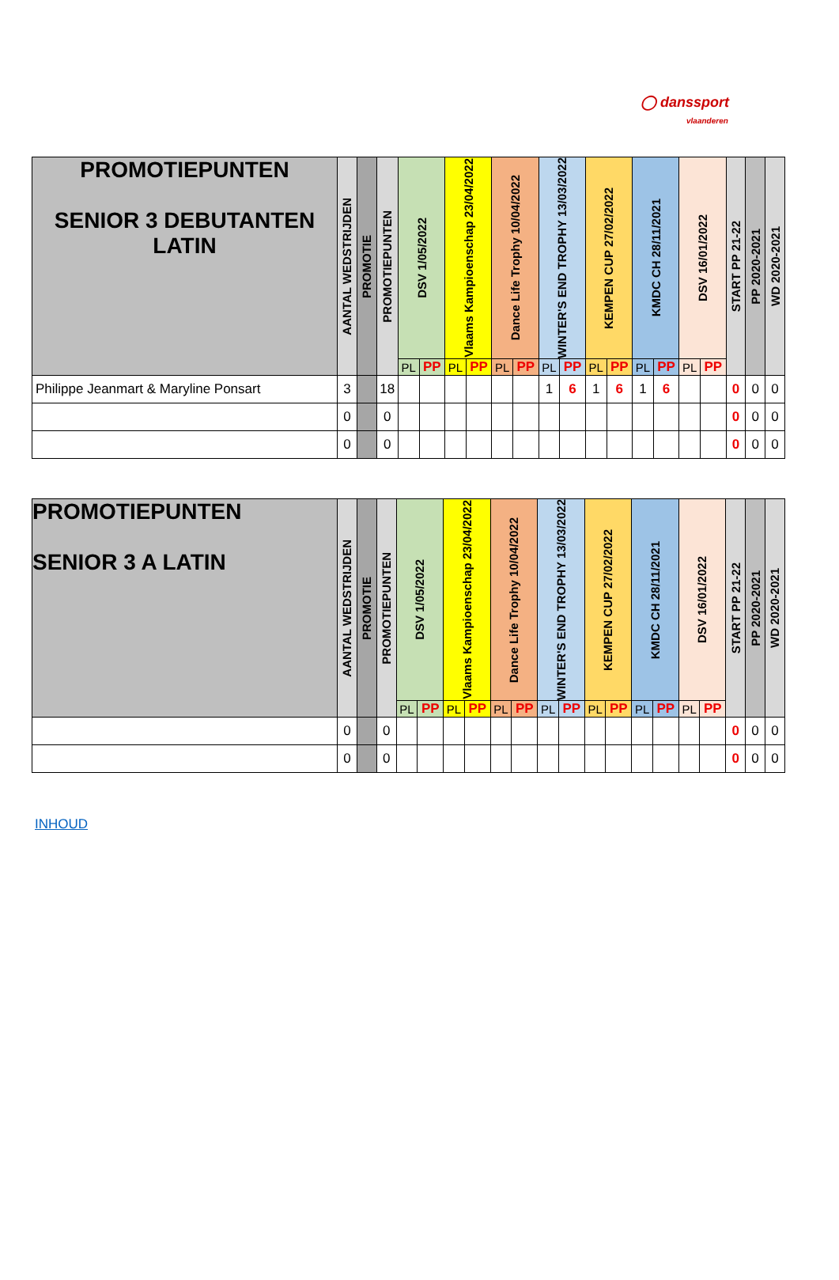◯ danssport
vlaanderen
| PROMOTIEPUNTEN SENIOR 3 DEBUTANTEN LATIN | AANTAL WEDSTRIJDEN | PROMOTIE | PROMOTIEPUNTEN | DSV 1/05/2022 | | Vlaams Kampioenschap 23/04/2022 | | Dance Life Trophy 10/04/2022 | | WINTER'S END TROPHY 13/03/2022 | | KEMPEN CUP 27/02/2022 | | KMDC CH 28/11/2021 | | DSV 16/01/2022 | | START PP 21-22 | PP 2020-2021 | WD 2020-2021 |
| --- | --- | --- | --- | --- | --- | --- | --- | --- | --- | --- | --- | --- | --- | --- | --- | --- | --- | --- | --- | --- |
| | | | | PL | PP | PL | PP | PL | PP | PL | PP | PL | PP | PL | PP | PL | PP | | | |
| Philippe Jeanmart & Maryline Ponsart | 3 | | 18 | | | | | | | 1 | 6 | 1 | 6 | 1 | 6 | | | 0 | 0 | 0 |
| | 0 | | 0 | | | | | | | | | | | | | | | 0 | 0 | 0 |
| | 0 | | 0 | | | | | | | | | | | | | | | 0 | 0 | 0 |
| PROMOTIEPUNTEN SENIOR 3 A LATIN | AANTAL WEDSTRIJDEN | PROMOTIE | PROMOTIEPUNTEN | DSV 1/05/2022 | | Vlaams Kampioenschap 23/04/2022 | | Dance Life Trophy 10/04/2022 | | WINTER'S END TROPHY 13/03/2022 | | KEMPEN CUP 27/02/2022 | | KMDC CH 28/11/2021 | | DSV 16/01/2022 | | START PP 21-22 | PP 2020-2021 | WD 2020-2021 |
| --- | --- | --- | --- | --- | --- | --- | --- | --- | --- | --- | --- | --- | --- | --- | --- | --- | --- | --- | --- | --- |
| | | | | PL | PP | PL | PP | PL | PP | PL | PP | PL | PP | PL | PP | PL | PP | | | |
| | 0 | | 0 | | | | | | | | | | | | | | | 0 | 0 | 0 |
| | 0 | | 0 | | | | | | | | | | | | | | | 0 | 0 | 0 |
INHOUD